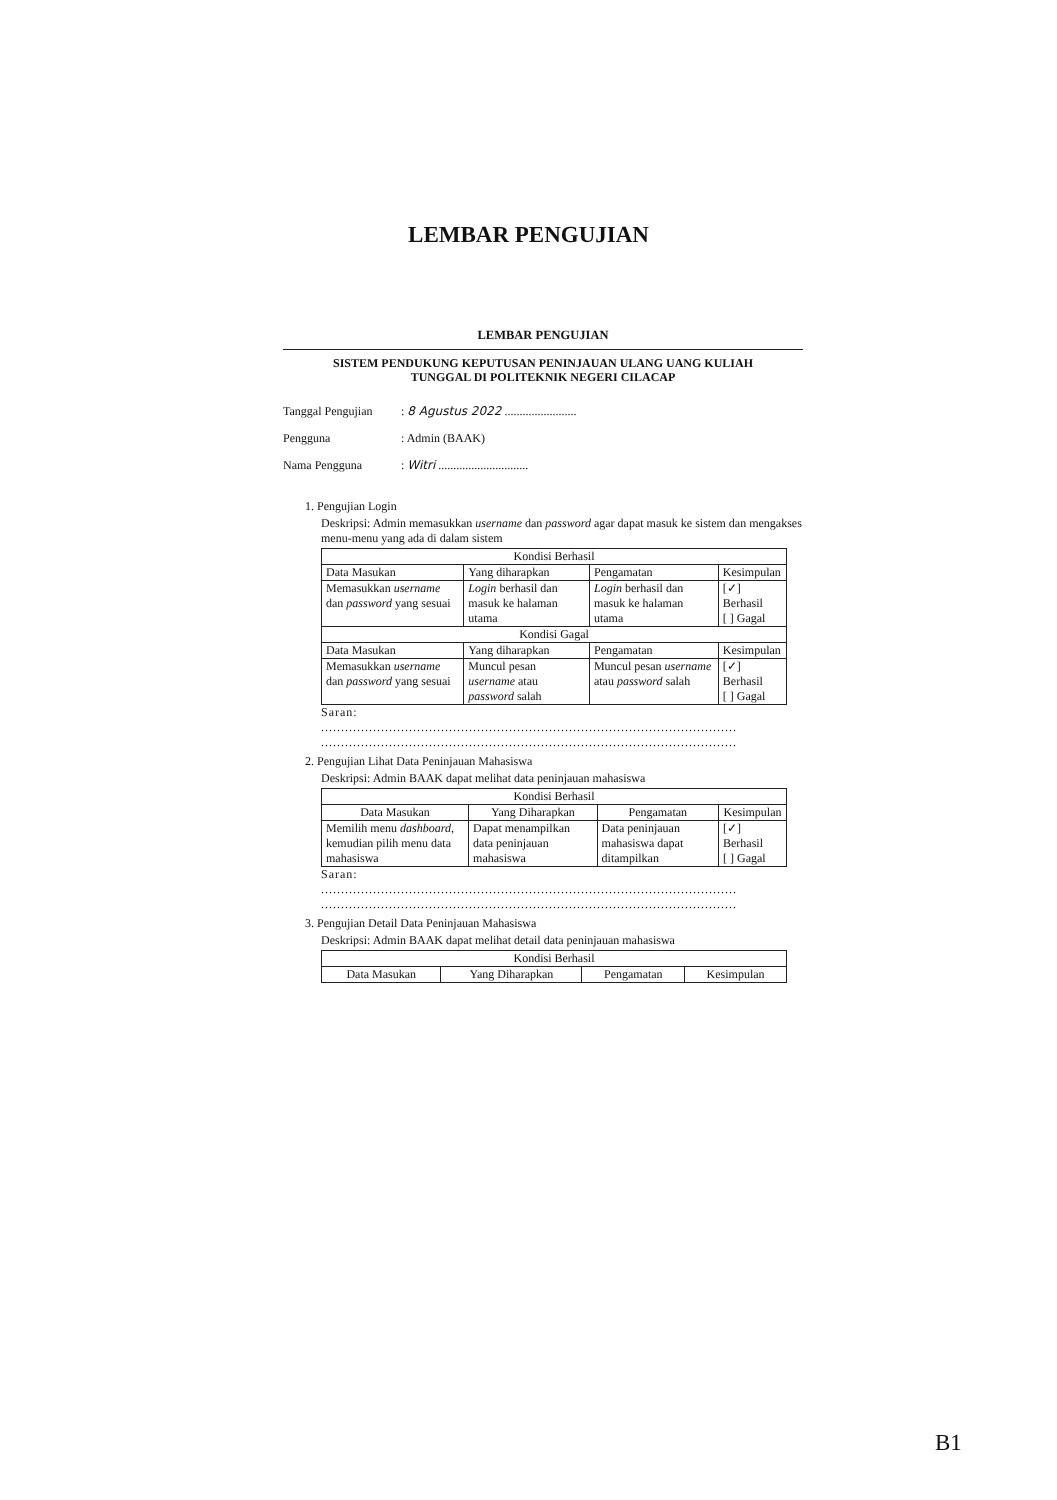LEMBAR PENGUJIAN
LEMBAR PENGUJIAN
SISTEM PENDUKUNG KEPUTUSAN PENINJAUAN ULANG UANG KULIAH
TUNGGAL DI POLITEKNIK NEGERI CILACAP
Tanggal Pengujian: 8 Agustus 2022 ........................
Pengguna: Admin (BAAK)
Nama Pengguna: Witri ..............................
1. Pengujian Login
Deskripsi: Admin memasukkan username dan password agar dapat masuk ke sistem dan mengakses menu-menu yang ada di dalam sistem
| Kondisi Berhasil | | | |
| --- | --- | --- | --- |
| Data Masukan | Yang diharapkan | Pengamatan | Kesimpulan |
| Memasukkan username dan password yang sesuai | Login berhasil dan masuk ke halaman utama | Login berhasil dan masuk ke halaman utama | [✓] Berhasil [ ] Gagal |
| Kondisi Gagal | | | |
| Data Masukan | Yang diharapkan | Pengamatan | Kesimpulan |
| Memasukkan username dan password yang sesuai | Muncul pesan username atau password salah | Muncul pesan username atau password salah | [✓] Berhasil [ ] Gagal |
Saran:
........................................................................................................
........................................................................................................
2. Pengujian Lihat Data Peninjauan Mahasiswa
Deskripsi: Admin BAAK dapat melihat data peninjauan mahasiswa
| Kondisi Berhasil | | | |
| --- | --- | --- | --- |
| Data Masukan | Yang Diharapkan | Pengamatan | Kesimpulan |
| Memilih menu dashboard , kemudian pilih menu data mahasiswa | Dapat menampilkan data peninjauan mahasiswa | Data peninjauan mahasiswa dapat ditampilkan | [✓] Berhasil [ ] Gagal |
Saran:
........................................................................................................
........................................................................................................
3. Pengujian Detail Data Peninjauan Mahasiswa
Deskripsi: Admin BAAK dapat melihat detail data peninjauan mahasiswa
| Kondisi Berhasil | | | |
| --- | --- | --- | --- |
| Data Masukan | Yang Diharapkan | Pengamatan | Kesimpulan |
B1